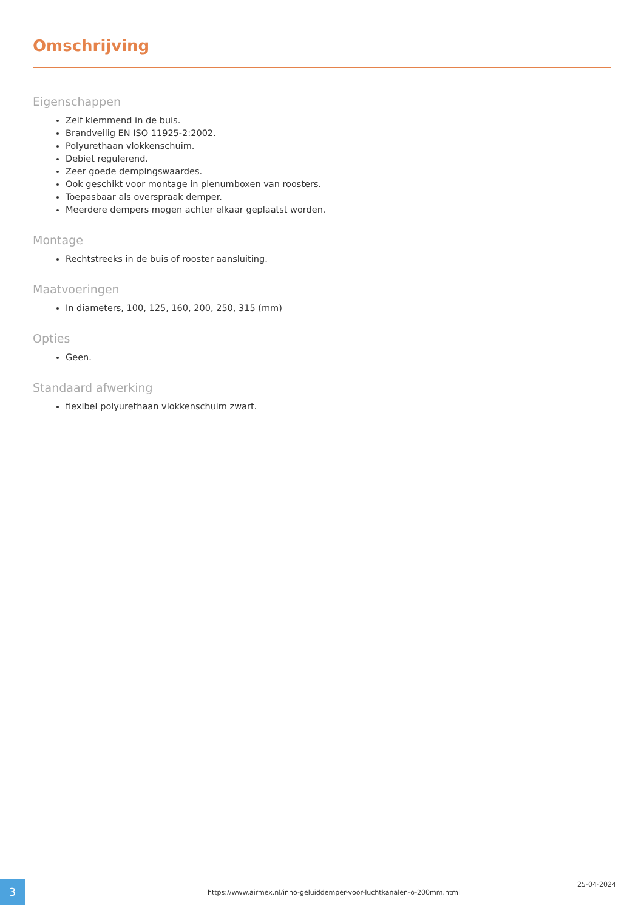Omschrijving
Eigenschappen
Zelf klemmend in de buis.
Brandveilig EN ISO 11925-2:2002.
Polyurethaan vlokkenschuim.
Debiet regulerend.
Zeer goede dempingswaardes.
Ook geschikt voor montage in plenumboxen van roosters.
Toepasbaar als overspraak demper.
Meerdere dempers mogen achter elkaar geplaatst worden.
Montage
Rechtstreeks in de buis of rooster aansluiting.
Maatvoeringen
In diameters, 100, 125, 160, 200, 250, 315 (mm)
Opties
Geen.
Standaard afwerking
flexibel polyurethaan vlokkenschuim zwart.
3
https://www.airmex.nl/inno-geluiddemper-voor-luchtkanalen-o-200mm.html
25-04-2024